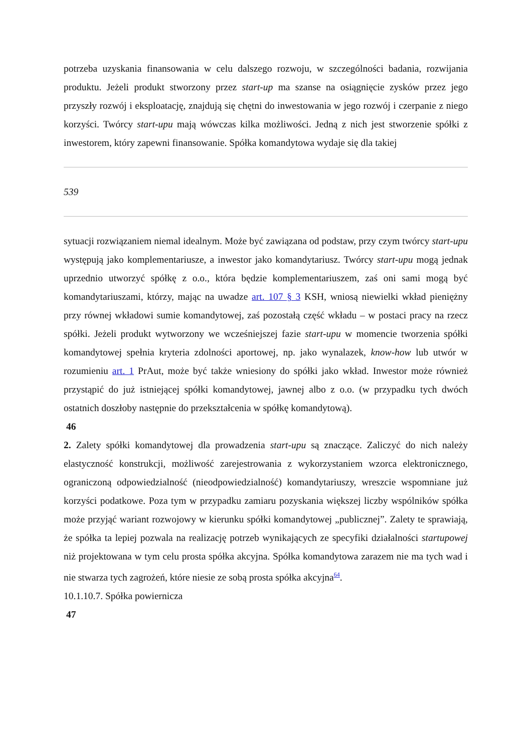potrzeba uzyskania finansowania w celu dalszego rozwoju, w szczególności badania, rozwijania produktu. Jeżeli produkt stworzony przez start-up ma szanse na osiągnięcie zysków przez jego przyszły rozwój i eksploatację, znajdują się chętni do inwestowania w jego rozwój i czerpanie z niego korzyści. Twórcy start-upu mają wówczas kilka możliwości. Jedną z nich jest stworzenie spółki z inwestorem, który zapewni finansowanie. Spółka komandytowa wydaje się dla takiej
539
sytuacji rozwiązaniem niemal idealnym. Może być zawiązana od podstaw, przy czym twórcy start-upu występują jako komplementariusze, a inwestor jako komandytariusz. Twórcy start-upu mogą jednak uprzednio utworzyć spółkę z o.o., która będzie komplementariuszem, zaś oni sami mogą być komandytariuszami, którzy, mając na uwadze art. 107 § 3 KSH, wniosą niewielki wkład pieniężny przy równej wkładowi sumie komandytowej, zaś pozostałą część wkładu – w postaci pracy na rzecz spółki. Jeżeli produkt wytworzony we wcześniejszej fazie start-upu w momencie tworzenia spółki komandytowej spełnia kryteria zdolności aportowej, np. jako wynalazek, know-how lub utwór w rozumieniu art. 1 PrAut, może być także wniesiony do spółki jako wkład. Inwestor może również przystąpić do już istniejącej spółki komandytowej, jawnej albo z o.o. (w przypadku tych dwóch ostatnich doszłoby następnie do przekształcenia w spółkę komandytową).
46
2. Zalety spółki komandytowej dla prowadzenia start-upu są znaczące. Zaliczyć do nich należy elastyczność konstrukcji, możliwość zarejestrowania z wykorzystaniem wzorca elektronicznego, ograniczoną odpowiedzialność (nieodpowiedzialność) komandytariuszy, wreszcie wspomniane już korzyści podatkowe. Poza tym w przypadku zamiaru pozyskania większej liczby wspólników spółka może przyjąć wariant rozwojowy w kierunku spółki komandytowej „publicznej”. Zalety te sprawiają, że spółka ta lepiej pozwala na realizację potrzeb wynikających ze specyfiki działalności startupowej niż projektowana w tym celu prosta spółka akcyjna. Spółka komandytowa zarazem nie ma tych wad i nie stwarza tych zagrożeń, które niesie ze sobą prosta spółka akcyjna<sup>64</sup>.
10.1.10.7. Spółka powiernicza
47